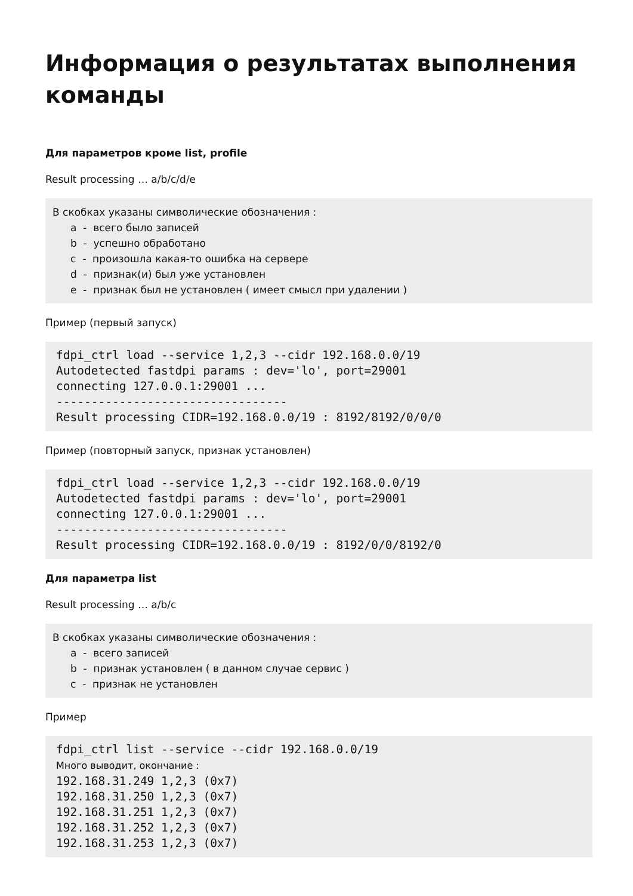Информация о результатах выполнения команды
Для параметров кроме list, profile
Result processing … a/b/c/d/e
В скобках указаны символические обозначения :
a - всего было записей b - успешно обработано c - произошла какая-то ошибка на сервере d - признак(и) был уже установлен e - признак был не установлен ( имеет смысл при удалении )
Пример (первый запуск)
fdpi_ctrl load --service 1,2,3 --cidr 192.168.0.0/19
Autodetected fastdpi params : dev='lo', port=29001
connecting 127.0.0.1:29001 ...
---------------------------------
Result processing CIDR=192.168.0.0/19 : 8192/8192/0/0/0
Пример (повторный запуск, признак установлен)
fdpi_ctrl load --service 1,2,3 --cidr 192.168.0.0/19
Autodetected fastdpi params : dev='lo', port=29001
connecting 127.0.0.1:29001 ...
---------------------------------
Result processing CIDR=192.168.0.0/19 : 8192/0/0/8192/0
Для параметра list
Result processing … a/b/c
В скобках указаны символические обозначения :
a - всего записей b - признак установлен ( в данном случае сервис ) c - признак не установлен
Пример
fdpi_ctrl list --service --cidr 192.168.0.0/19
Много выводит, окончание :
192.168.31.249 1,2,3 (0x7)
192.168.31.250 1,2,3 (0x7)
192.168.31.251 1,2,3 (0x7)
192.168.31.252 1,2,3 (0x7)
192.168.31.253 1,2,3 (0x7)